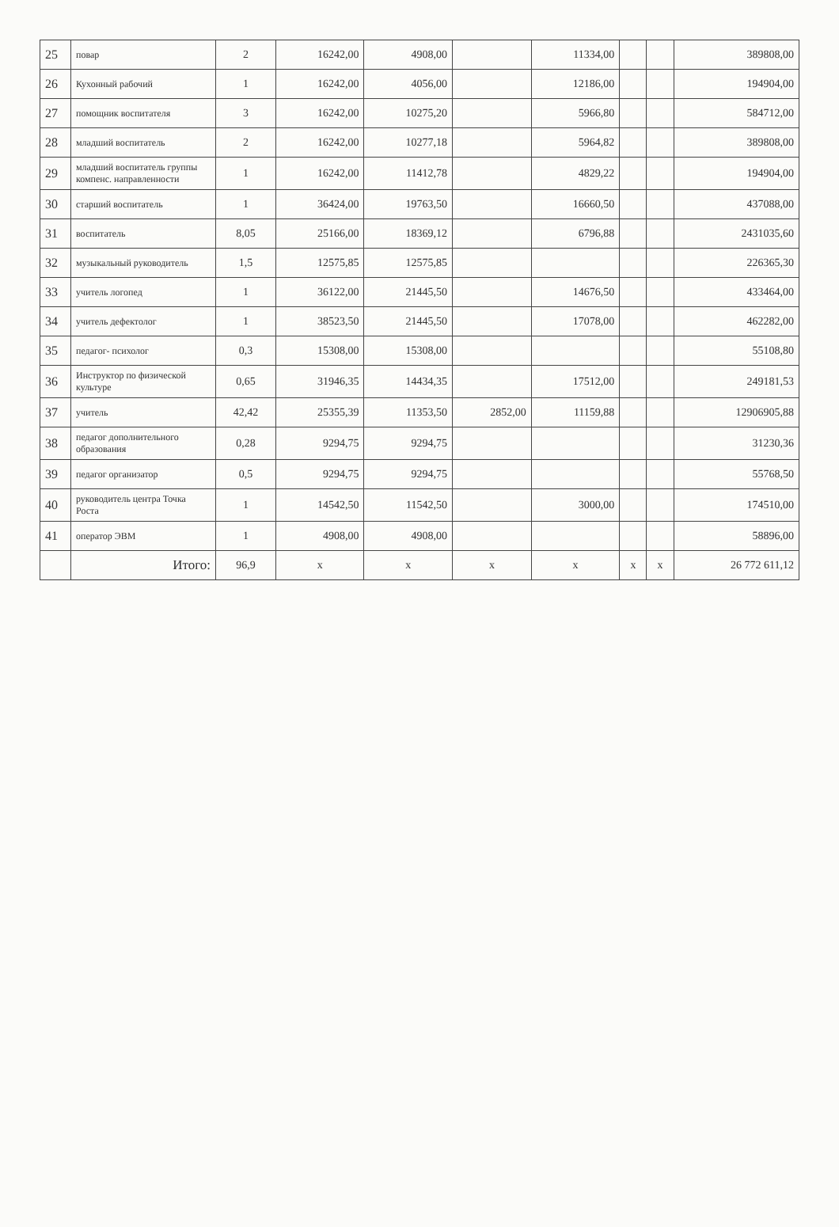| 25 | повар | 2 | 16242,00 | 4908,00 | | 11334,00 | | | 389808,00 |
| 26 | Кухонный рабочий | 1 | 16242,00 | 4056,00 | | 12186,00 | | | 194904,00 |
| 27 | помощник воспитателя | 3 | 16242,00 | 10275,20 | | 5966,80 | | | 584712,00 |
| 28 | младший воспитатель | 2 | 16242,00 | 10277,18 | | 5964,82 | | | 389808,00 |
| 29 | младший воспитатель группы компенс. направленности | 1 | 16242,00 | 11412,78 | | 4829,22 | | | 194904,00 |
| 30 | старший воспитатель | 1 | 36424,00 | 19763,50 | | 16660,50 | | | 437088,00 |
| 31 | воспитатель | 8,05 | 25166,00 | 18369,12 | | 6796,88 | | | 2431035,60 |
| 32 | музыкальный руководитель | 1,5 | 12575,85 | 12575,85 | | | | | 226365,30 |
| 33 | учитель логопед | 1 | 36122,00 | 21445,50 | | 14676,50 | | | 433464,00 |
| 34 | учитель дефектолог | 1 | 38523,50 | 21445,50 | | 17078,00 | | | 462282,00 |
| 35 | педагог- психолог | 0,3 | 15308,00 | 15308,00 | | | | | 55108,80 |
| 36 | Инструктор по физической культуре | 0,65 | 31946,35 | 14434,35 | | 17512,00 | | | 249181,53 |
| 37 | учитель | 42,42 | 25355,39 | 11353,50 | 2852,00 | 11159,88 | | | 12906905,88 |
| 38 | педагог дополнительного образования | 0,28 | 9294,75 | 9294,75 | | | | | 31230,36 |
| 39 | педагог организатор | 0,5 | 9294,75 | 9294,75 | | | | | 55768,50 |
| 40 | руководитель центра Точка Роста | 1 | 14542,50 | 11542,50 | | 3000,00 | | | 174510,00 |
| 41 | оператор ЭВМ | 1 | 4908,00 | 4908,00 | | | | | 58896,00 |
| | Итого: | 96,9 | х | х | х | х | х | х | 26 772 611,12 |